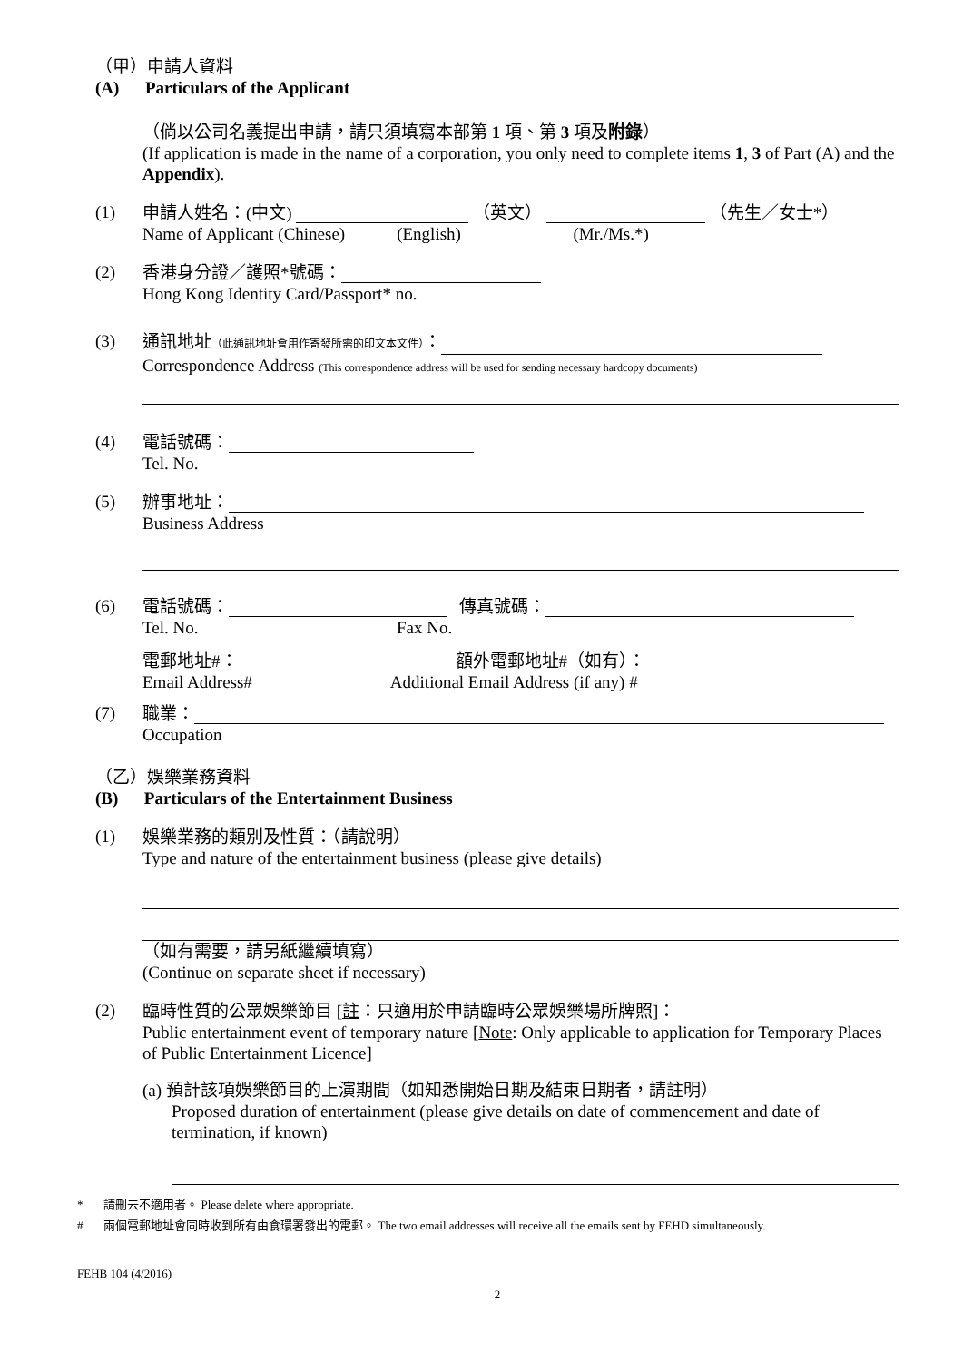（甲）申請人資料
(A) Particulars of the Applicant
（倘以公司名義提出申請，請只須填寫本部第 1 項、第 3 項及附錄）
(If application is made in the name of a corporation, you only need to complete items 1, 3 of Part (A) and the Appendix).
(1)
申請人姓名：(中文) （英文） （先生／女士*）
Name of Applicant (Chinese) (English) (Mr./Ms.*)
(2)
香港身分證／護照*號碼：
Hong Kong Identity Card/Passport* no.
(3)
通訊地址（此通訊地址會用作寄發所需的印文本文件）：
Correspondence Address (This correspondence address will be used for sending necessary hardcopy documents)
(4)
電話號碼：
Tel. No.
(5)
辦事地址：
Business Address
(6)
電話號碼： 傳真號碼：
Tel. No. Fax No.
電郵地址#： 額外電郵地址#（如有）：
Email Address# Additional Email Address (if any) #
(7)
職業：
Occupation
（乙）娛樂業務資料
(B) Particulars of the Entertainment Business
(1)
娛樂業務的類別及性質：（請說明）
Type and nature of the entertainment business (please give details)
（如有需要，請另紙繼續填寫）
(Continue on separate sheet if necessary)
(2)
臨時性質的公眾娛樂節目 [註：只適用於申請臨時公眾娛樂場所牌照]：
Public entertainment event of temporary nature [Note: Only applicable to application for Temporary Places of Public Entertainment Licence]
(a) 預計該項娛樂節目的上演期間（如知悉開始日期及結束日期者，請註明）
Proposed duration of entertainment (please give details on date of commencement and date of termination, if known)
* 請刪去不適用者。 Please delete where appropriate.
# 兩個電郵地址會同時收到所有由食環署發出的電郵。 The two email addresses will receive all the emails sent by FEHD simultaneously.
FEHB 104 (4/2016)
2